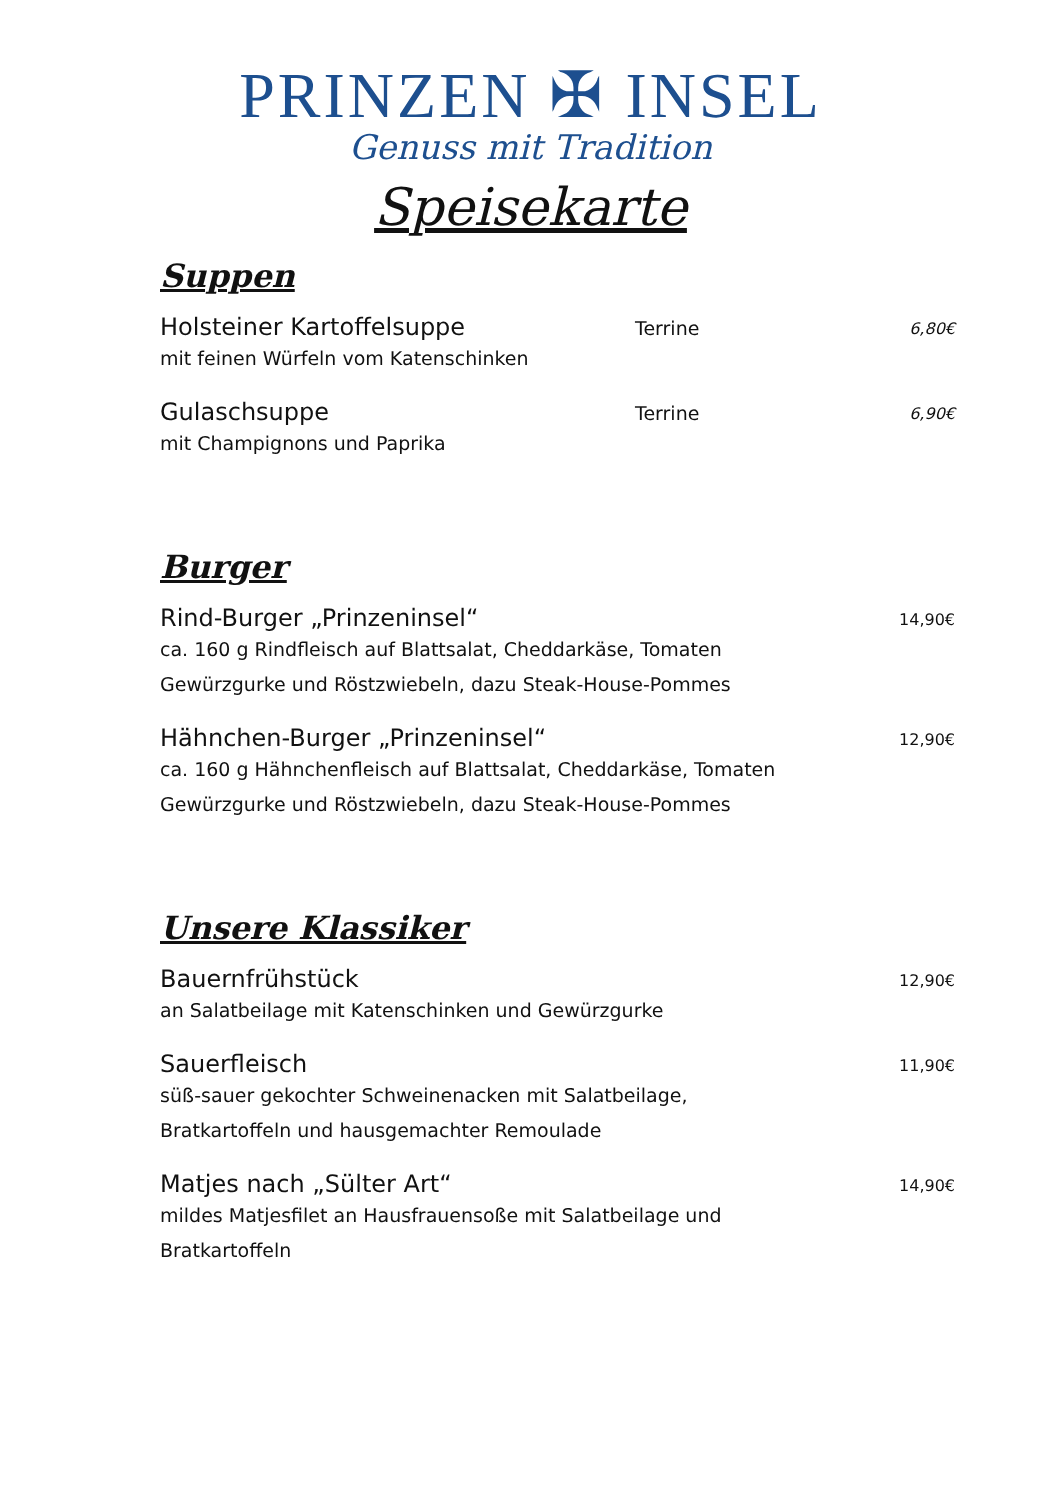PRINZEN ✠ INSEL
Genuss mit Tradition
Speisekarte
Suppen
Holsteiner Kartoffelsuppe Terrine 6,80€
mit feinen Würfeln vom Katenschinken
Gulaschsuppe Terrine 6,90€
mit Champignons und Paprika
Burger
Rind-Burger „Prinzeninsel“14,90€
ca. 160 g Rindfleisch auf Blattsalat, Cheddarkäse, Tomaten
Gewürzgurke und Röstzwiebeln, dazu Steak-House-Pommes
Hähnchen-Burger „Prinzeninsel“12,90€
ca. 160 g Hähnchenfleisch auf Blattsalat, Cheddarkäse, Tomaten
Gewürzgurke und Röstzwiebeln, dazu Steak-House-Pommes
Unsere Klassiker
Bauernfrühstück 12,90€
an Salatbeilage mit Katenschinken und Gewürzgurke
Sauerfleisch 11,90€
süß-sauer gekochter Schweinenacken mit Salatbeilage,
Bratkartoffeln und hausgemachter Remoulade
Matjes nach „Sülter Art“14,90€
mildes Matjesfilet an Hausfrauensoße mit Salatbeilage und
Bratkartoffeln